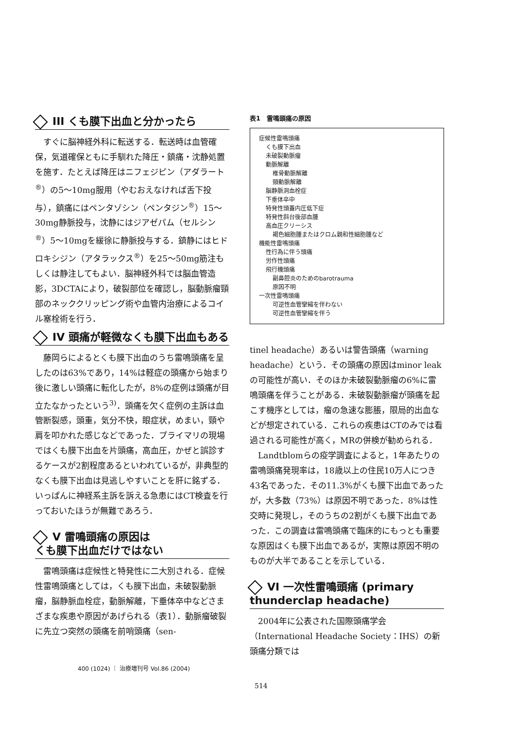III くも膜下出血と分かったら
すぐに脳神経外科に転送する．転送時は血管確保，気道確保ともに手馴れた降圧・鎮痛・沈静処置を施す．たとえば降圧はニフェジピン（アダラート<sup>®</sup>）の5～10mg服用（やむおえなければ舌下投与），鎮痛にはペンタゾシン（ペンタジン<sup>®</sup>）15～30mg静脈投与，沈静にはジアゼパム（セルシン<sup>®</sup>）5～10mgを緩徐に静脈投与する．鎮静にはヒドロキシジン（アタラックス<sup>®</sup>）を25～50mg筋注もしくは静注してもよい．脳神経外科では脳血管造影，3DCTAにより，破裂部位を確認し，脳動脈瘤頸部のネッククリッピング術や血管内治療によるコイル塞栓術を行う．
IV 頭痛が軽微なくも膜下出血もある
藤岡らによるとくも膜下出血のうち雷鳴頭痛を呈したのは63%であり，14%は軽症の頭痛から始まり後に激しい頭痛に転化したが，8%の症例は頭痛が目立たなかったという<sup>3)</sup>．頭痛を欠く症例の主訴は血管断裂感，頭重，気分不快，眼症状，めまい，頸や肩を叩かれた感じなどであった．プライマリの現場ではくも膜下出血を片頭痛，高血圧，かぜと誤診するケースが2割程度あるといわれているが，非典型的なくも膜下出血は見逃しやすいことを肝に銘ずる．いっぱんに神経系主訴を訴える急患にはCT検査を行っておいたほうが無難であろう．
V 雷鳴頭痛の原因は
くも膜下出血だけではない
雷鳴頭痛は症候性と特発性に二大別される．症候性雷鳴頭痛としては，くも膜下出血，未破裂動脈瘤，脳静脈血栓症，動脈解離，下垂体卒中などさまざまな疾患や原因があげられる（表1）．動脈瘤破裂に先立つ突然の頭痛を前哨頭痛（sen-
400 (1024) ｜ 治療増刊号 Vol.86 (2004)
表1　雷鳴頭痛の原因
症候性雷鳴頭痛
くも膜下出血
未破裂動脈瘤
動脈解離
椎骨動脈解離
頸動脈解離
脳静脈洞血栓症
下垂体卒中
特発性頭蓋内圧低下症
特発性斜台後部血腫
高血圧クリーシス
褐色細胞腫またはクロム親和性細胞腫など
機能性雷鳴頭痛
性行為に伴う頭痛
労作性頭痛
飛行機頭痛
副鼻腔炎のためのbarotrauma
原因不明
一次性雷鳴頭痛
可逆性血管攣縮を伴わない
可逆性血管攣縮を伴う
tinel headache）あるいは警告頭痛（warning headache）という．その頭痛の原因はminor leakの可能性が高い．そのほか未破裂動脈瘤の6%に雷鳴頭痛を伴うことがある．未破裂動脈瘤が頭痛を起こす機序としては，瘤の急速な膨脹，限局的出血などが想定されている．これらの疾患はCTのみでは看過される可能性が高く，MRの併検が勧められる．
Landtblomらの疫学調査によると，1年あたりの雷鳴頭痛発現率は，18歳以上の住民10万人につき43名であった．その11.3%がくも膜下出血であったが，大多数（73%）は原因不明であった．8%は性交時に発現し，そのうちの2割がくも膜下出血であった．この調査は雷鳴頭痛で臨床的にもっとも重要な原因はくも膜下出血であるが，実際は原因不明のものが大半であることを示している．
VI 一次性雷鳴頭痛 (primary
thunderclap headache)
2004年に公表された国際頭痛学会（International Headache Society：IHS）の新頭痛分類では
514